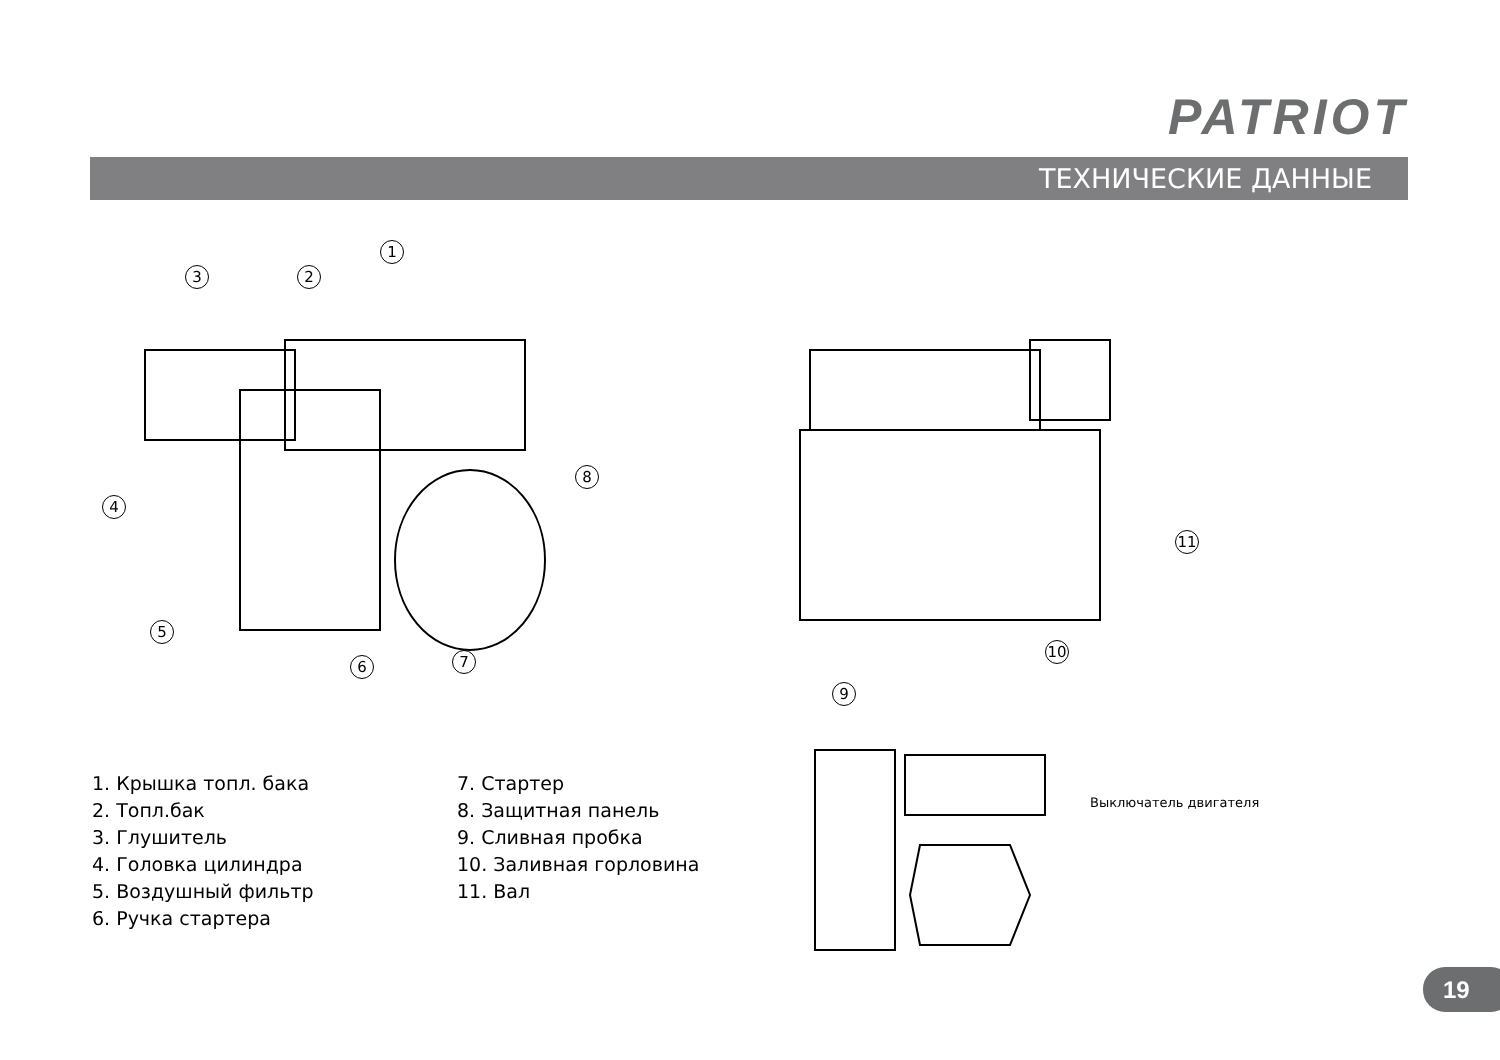PATRIOT
ТЕХНИЧЕСКИЕ ДАННЫЕ
1
2
3
4
5
6 7
8
11
10
9
Выключатель двигателя
1. Крышка топл. бака
2. Топл.бак
3. Глушитель
4. Головка цилиндра
5. Воздушный фильтр
6. Ручка стартера
7. Стартер
8. Защитная панель
9. Сливная пробка
10. Заливная горловина
11. Вал
19